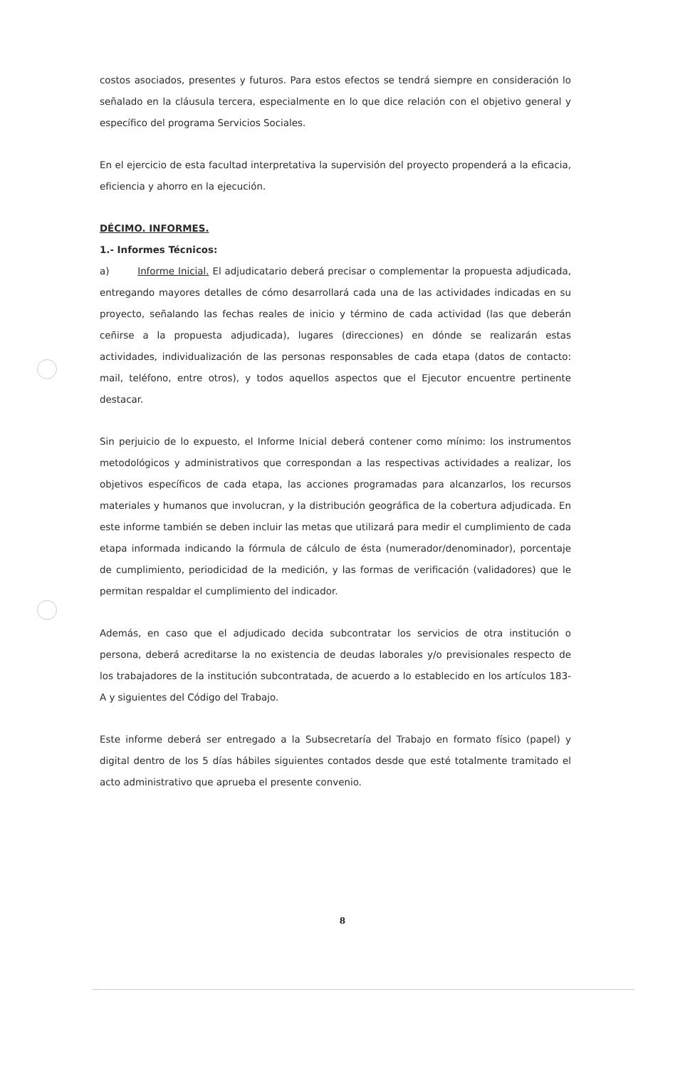costos asociados, presentes y futuros. Para estos efectos se tendrá siempre en consideración lo señalado en la cláusula tercera, especialmente en lo que dice relación con el objetivo general y específico del programa Servicios Sociales.
En el ejercicio de esta facultad interpretativa la supervisión del proyecto propenderá a la eficacia, eficiencia y ahorro en la ejecución.
DÉCIMO. INFORMES.
1.- Informes Técnicos:
a) Informe Inicial. El adjudicatario deberá precisar o complementar la propuesta adjudicada, entregando mayores detalles de cómo desarrollará cada una de las actividades indicadas en su proyecto, señalando las fechas reales de inicio y término de cada actividad (las que deberán ceñirse a la propuesta adjudicada), lugares (direcciones) en dónde se realizarán estas actividades, individualización de las personas responsables de cada etapa (datos de contacto: mail, teléfono, entre otros), y todos aquellos aspectos que el Ejecutor encuentre pertinente destacar.
Sin perjuicio de lo expuesto, el Informe Inicial deberá contener como mínimo: los instrumentos metodológicos y administrativos que correspondan a las respectivas actividades a realizar, los objetivos específicos de cada etapa, las acciones programadas para alcanzarlos, los recursos materiales y humanos que involucran, y la distribución geográfica de la cobertura adjudicada. En este informe también se deben incluir las metas que utilizará para medir el cumplimiento de cada etapa informada indicando la fórmula de cálculo de ésta (numerador/denominador), porcentaje de cumplimiento, periodicidad de la medición, y las formas de verificación (validadores) que le permitan respaldar el cumplimiento del indicador.
Además, en caso que el adjudicado decida subcontratar los servicios de otra institución o persona, deberá acreditarse la no existencia de deudas laborales y/o previsionales respecto de los trabajadores de la institución subcontratada, de acuerdo a lo establecido en los artículos 183-A y siguientes del Código del Trabajo.
Este informe deberá ser entregado a la Subsecretaría del Trabajo en formato físico (papel) y digital dentro de los 5 días hábiles siguientes contados desde que esté totalmente tramitado el acto administrativo que aprueba el presente convenio.
8